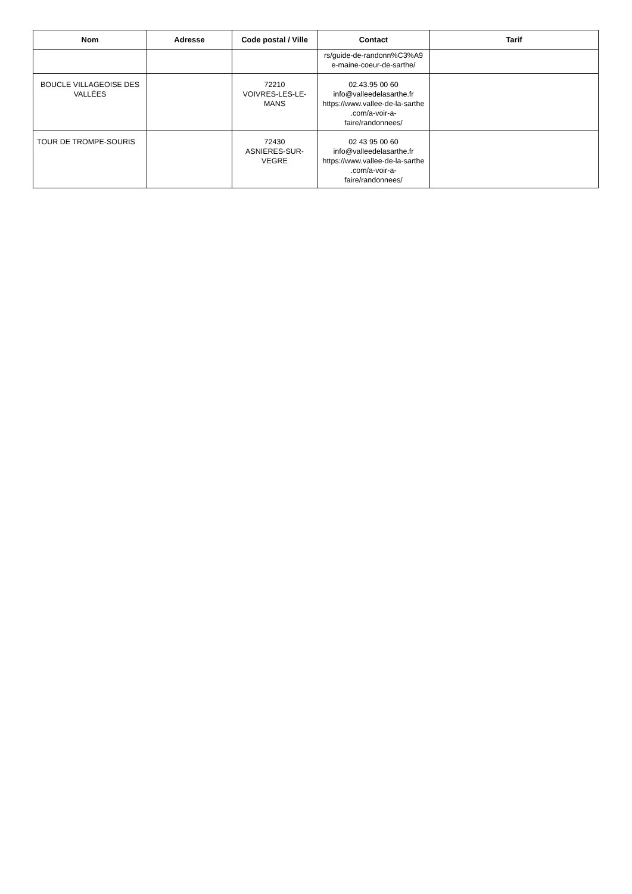| Nom | Adresse | Code postal / Ville | Contact | Tarif |
| --- | --- | --- | --- | --- |
| | | | rs/guide-de-randonn%C3%A9 e-maine-coeur-de-sarthe/ | |
| BOUCLE VILLAGEOISE DES VALLÉES | | 72210 VOIVRES-LES-LE- MANS | 02.43.95 00 60 info@valleedelasarthe.fr https://www.vallee-de-la-sarthe .com/a-voir-a- faire/randonnees/ | |
| TOUR DE TROMPE-SOURIS | | 72430 ASNIERES-SUR- VEGRE | 02 43 95 00 60 info@valleedelasarthe.fr https://www.vallee-de-la-sarthe .com/a-voir-a- faire/randonnees/ | |